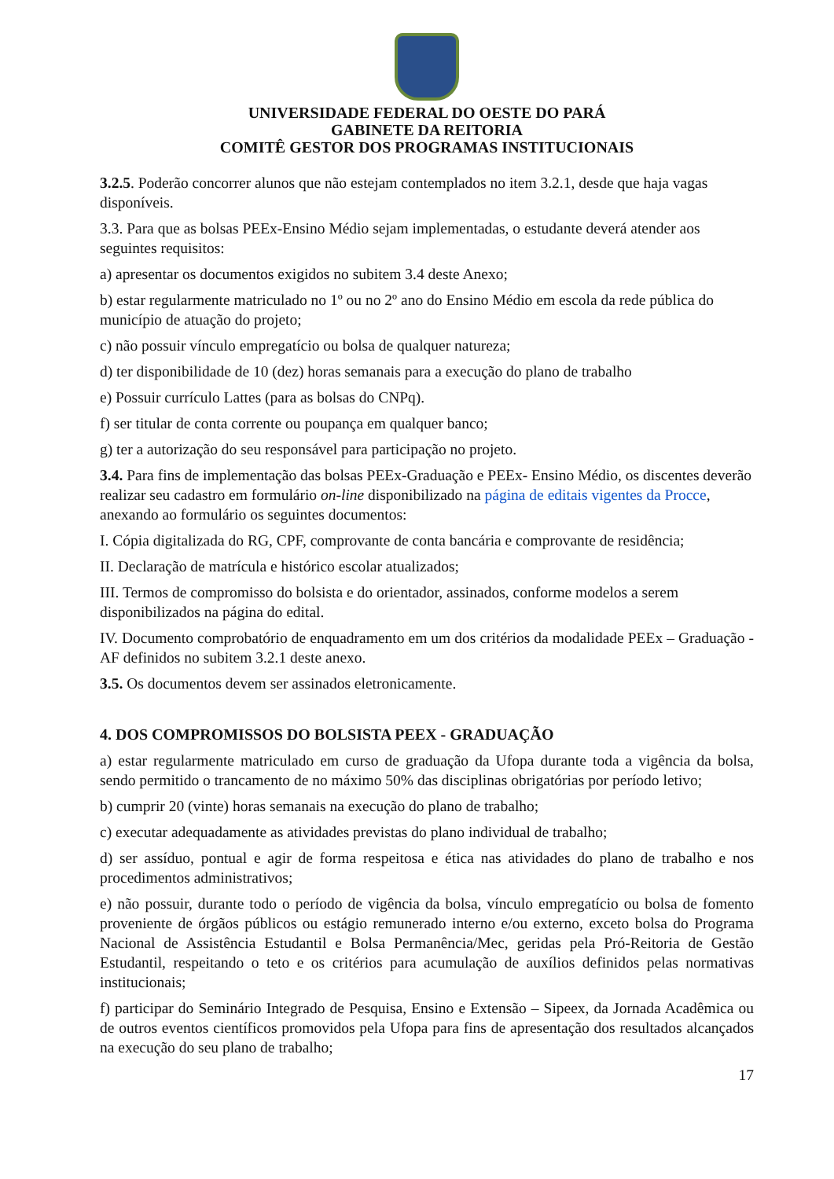UNIVERSIDADE FEDERAL DO OESTE DO PARÁ
GABINETE DA REITORIA
COMITÊ GESTOR DOS PROGRAMAS INSTITUCIONAIS
3.2.5. Poderão concorrer alunos que não estejam contemplados no item 3.2.1, desde que haja vagas disponíveis.
3.3. Para que as bolsas PEEx-Ensino Médio sejam implementadas, o estudante deverá atender aos seguintes requisitos:
a) apresentar os documentos exigidos no subitem 3.4 deste Anexo;
b) estar regularmente matriculado no 1º ou no 2º ano do Ensino Médio em escola da rede pública do município de atuação do projeto;
c) não possuir vínculo empregatício ou bolsa de qualquer natureza;
d) ter disponibilidade de 10 (dez) horas semanais para a execução do plano de trabalho
e) Possuir currículo Lattes (para as bolsas do CNPq).
f) ser titular de conta corrente ou poupança em qualquer banco;
g) ter a autorização do seu responsável para participação no projeto.
3.4. Para fins de implementação das bolsas PEEx-Graduação e PEEx- Ensino Médio, os discentes deverão realizar seu cadastro em formulário on-line disponibilizado na página de editais vigentes da Procce, anexando ao formulário os seguintes documentos:
I. Cópia digitalizada do RG, CPF, comprovante de conta bancária e comprovante de residência;
II. Declaração de matrícula e histórico escolar atualizados;
III. Termos de compromisso do bolsista e do orientador, assinados, conforme modelos a serem disponibilizados na página do edital.
IV. Documento comprobatório de enquadramento em um dos critérios da modalidade PEEx – Graduação - AF definidos no subitem 3.2.1 deste anexo.
3.5. Os documentos devem ser assinados eletronicamente.
4. DOS COMPROMISSOS DO BOLSISTA PEEX - GRADUAÇÃO
a) estar regularmente matriculado em curso de graduação da Ufopa durante toda a vigência da bolsa, sendo permitido o trancamento de no máximo 50% das disciplinas obrigatórias por período letivo;
b) cumprir 20 (vinte) horas semanais na execução do plano de trabalho;
c) executar adequadamente as atividades previstas do plano individual de trabalho;
d) ser assíduo, pontual e agir de forma respeitosa e ética nas atividades do plano de trabalho e nos procedimentos administrativos;
e) não possuir, durante todo o período de vigência da bolsa, vínculo empregatício ou bolsa de fomento proveniente de órgãos públicos ou estágio remunerado interno e/ou externo, exceto bolsa do Programa Nacional de Assistência Estudantil e Bolsa Permanência/Mec, geridas pela Pró-Reitoria de Gestão Estudantil, respeitando o teto e os critérios para acumulação de auxílios definidos pelas normativas institucionais;
f) participar do Seminário Integrado de Pesquisa, Ensino e Extensão – Sipeex, da Jornada Acadêmica ou de outros eventos científicos promovidos pela Ufopa para fins de apresentação dos resultados alcançados na execução do seu plano de trabalho;
17